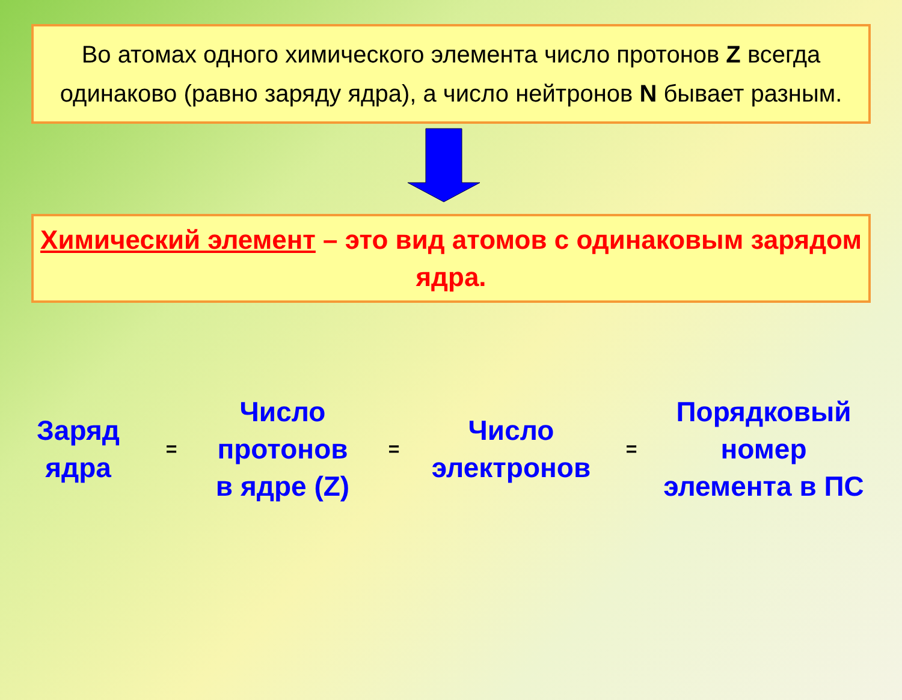Во атомах одного химического элемента число протонов Z всегда одинаково (равно заряду ядра), а число нейтронов N бывает разным.
Химический элемент – это вид атомов с одинаковым зарядом ядра.
Заряд
ядра
=
Число
протонов
в ядре (Z)
=
Число
электронов
=
Порядковый
номер
элемента в ПС